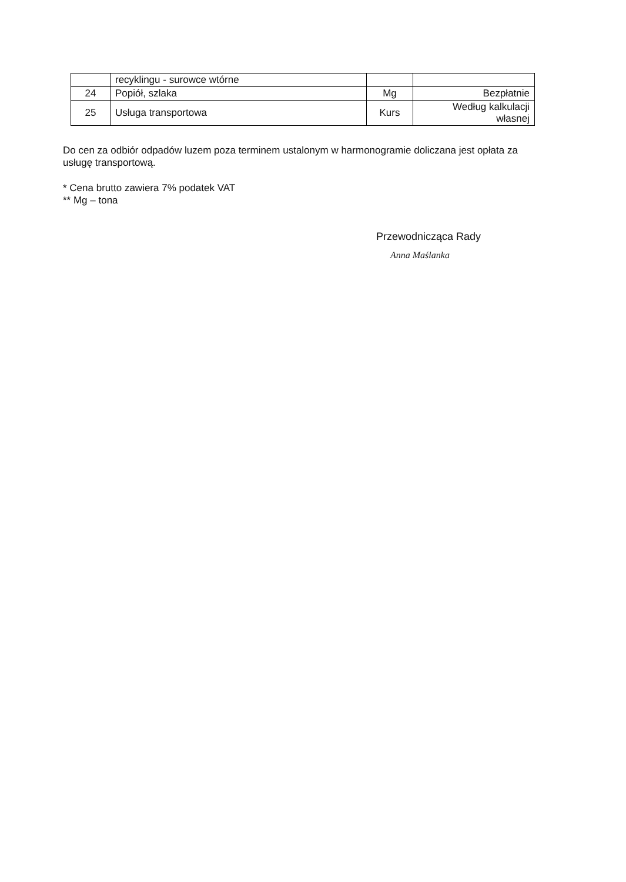| | recyklingu - surowce wtórne | | |
| 24 | Popiół, szlaka | Mg | Bezpłatnie |
| 25 | Usługa transportowa | Kurs | Według kalkulacji własnej |
Do cen za odbiór odpadów luzem poza terminem ustalonym w harmonogramie doliczana jest opłata za usługę transportową.
* Cena brutto zawiera 7% podatek VAT
** Mg – tona
Przewodnicząca Rady
Anna Maślanka